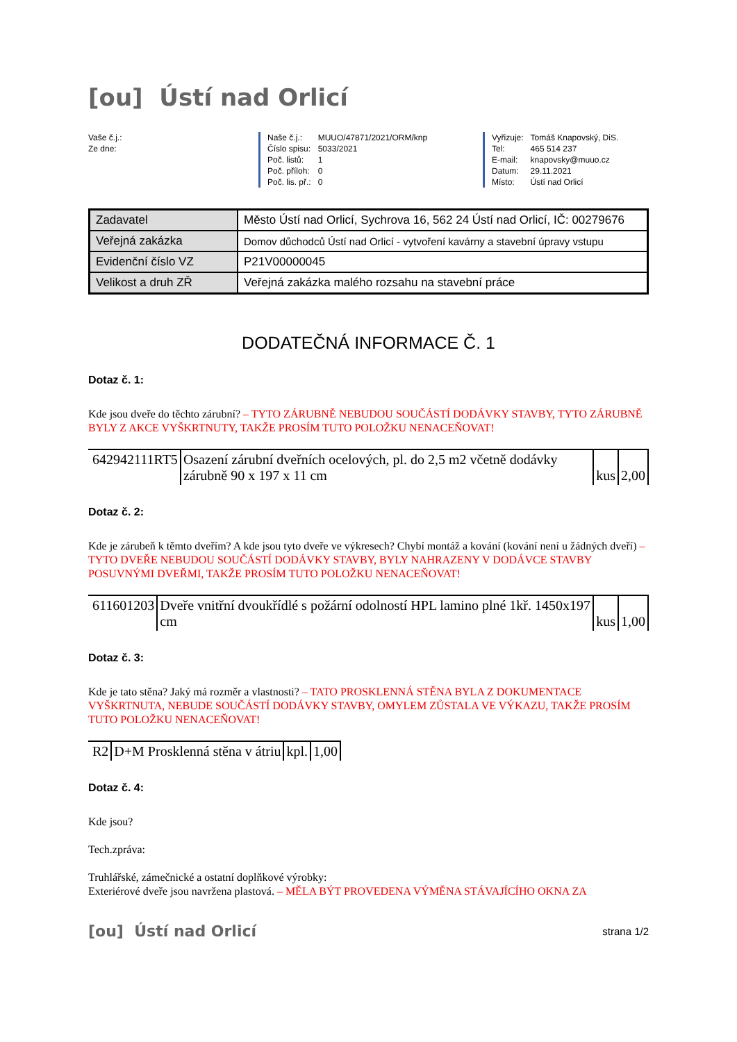[ou] Ústí nad Orlicí
Vaše č.j.:
Ze dne:
| Naše č.j.: | MUUO/47871/2021/ORM/knp |
| Číslo spisu: | 5033/2021 |
| Poč. listů: | 1 |
| Poč. příloh: | 0 |
| Poč. lis. př.: | 0 |
| Vyřizuje: | Tomáš Knapovský, DiS. |
| Tel: | 465 514 237 |
| E-mail: | knapovsky@muuo.cz |
| Datum: | 29.11.2021 |
| Místo: | Ústí nad Orlicí |
| Zadavatel | Město Ústí nad Orlicí, Sychrova 16, 562 24 Ústí nad Orlicí, IČ: 00279676 |
| Veřejná zakázka | Domov důchodců Ústí nad Orlicí - vytvoření kavárny a stavební úpravy vstupu |
| Evidenční číslo VZ | P21V00000045 |
| Velikost a druh ZŘ | Veřejná zakázka malého rozsahu na stavební práce |
DODATEČNÁ INFORMACE Č. 1
Dotaz č. 1:
Kde jsou dveře do těchto zárubní? – TYTO ZÁRUBNĚ NEBUDOU SOUČÁSTÍ DODÁVKY STAVBY, TYTO ZÁRUBNĚ BYLY Z AKCE VYŠKRTNUTY, TAKŽE PROSÍM TUTO POLOŽKU NENACEŇOVAT!
| 642942111RT5 | Osazení zárubní dveřních ocelových, pl. do 2,5 m2 včetně dodávky zárubně 90 x 197 x 11 cm | kus | 2,00 |
Dotaz č. 2:
Kde je zárubeň k těmto dveřím? A kde jsou tyto dveře ve výkresech? Chybí montáž a kování (kování není u žádných dveří) – TYTO DVEŘE NEBUDOU SOUČÁSTÍ DODÁVKY STAVBY, BYLY NAHRAZENY V DODÁVCE STAVBY POSUVNÝMI DVEŘMI, TAKŽE PROSÍM TUTO POLOŽKU NENACEŇOVAT!
| 611601203 | Dveře vnitřní dvoukřídlé s požární odolností HPL lamino plné 1kř. 1450x197 cm | kus | 1,00 |
Dotaz č. 3:
Kde je tato stěna? Jaký má rozměr a vlastnosti? – TATO PROSKLENNÁ STĚNA BYLA Z DOKUMENTACE VYŠKRTNUTA, NEBUDE SOUČÁSTÍ DODÁVKY STAVBY, OMYLEM ZŮSTALA VE VÝKAZU, TAKŽE PROSÍM TUTO POLOŽKU NENACEŇOVAT!
| R2 | D+M Prosklenná stěna v átriu | kpl. | 1,00 |
Dotaz č. 4:
Kde jsou?
Tech.zpráva:
Truhlářské, zámečnické a ostatní doplňkové výrobky:
Exteriérové dveře jsou navržena plastová. – MĚLA BÝT PROVEDENA VÝMĚNA STÁVAJÍCÍHO OKNA ZA
[ou] Ústí nad Orlicí
strana 1/2